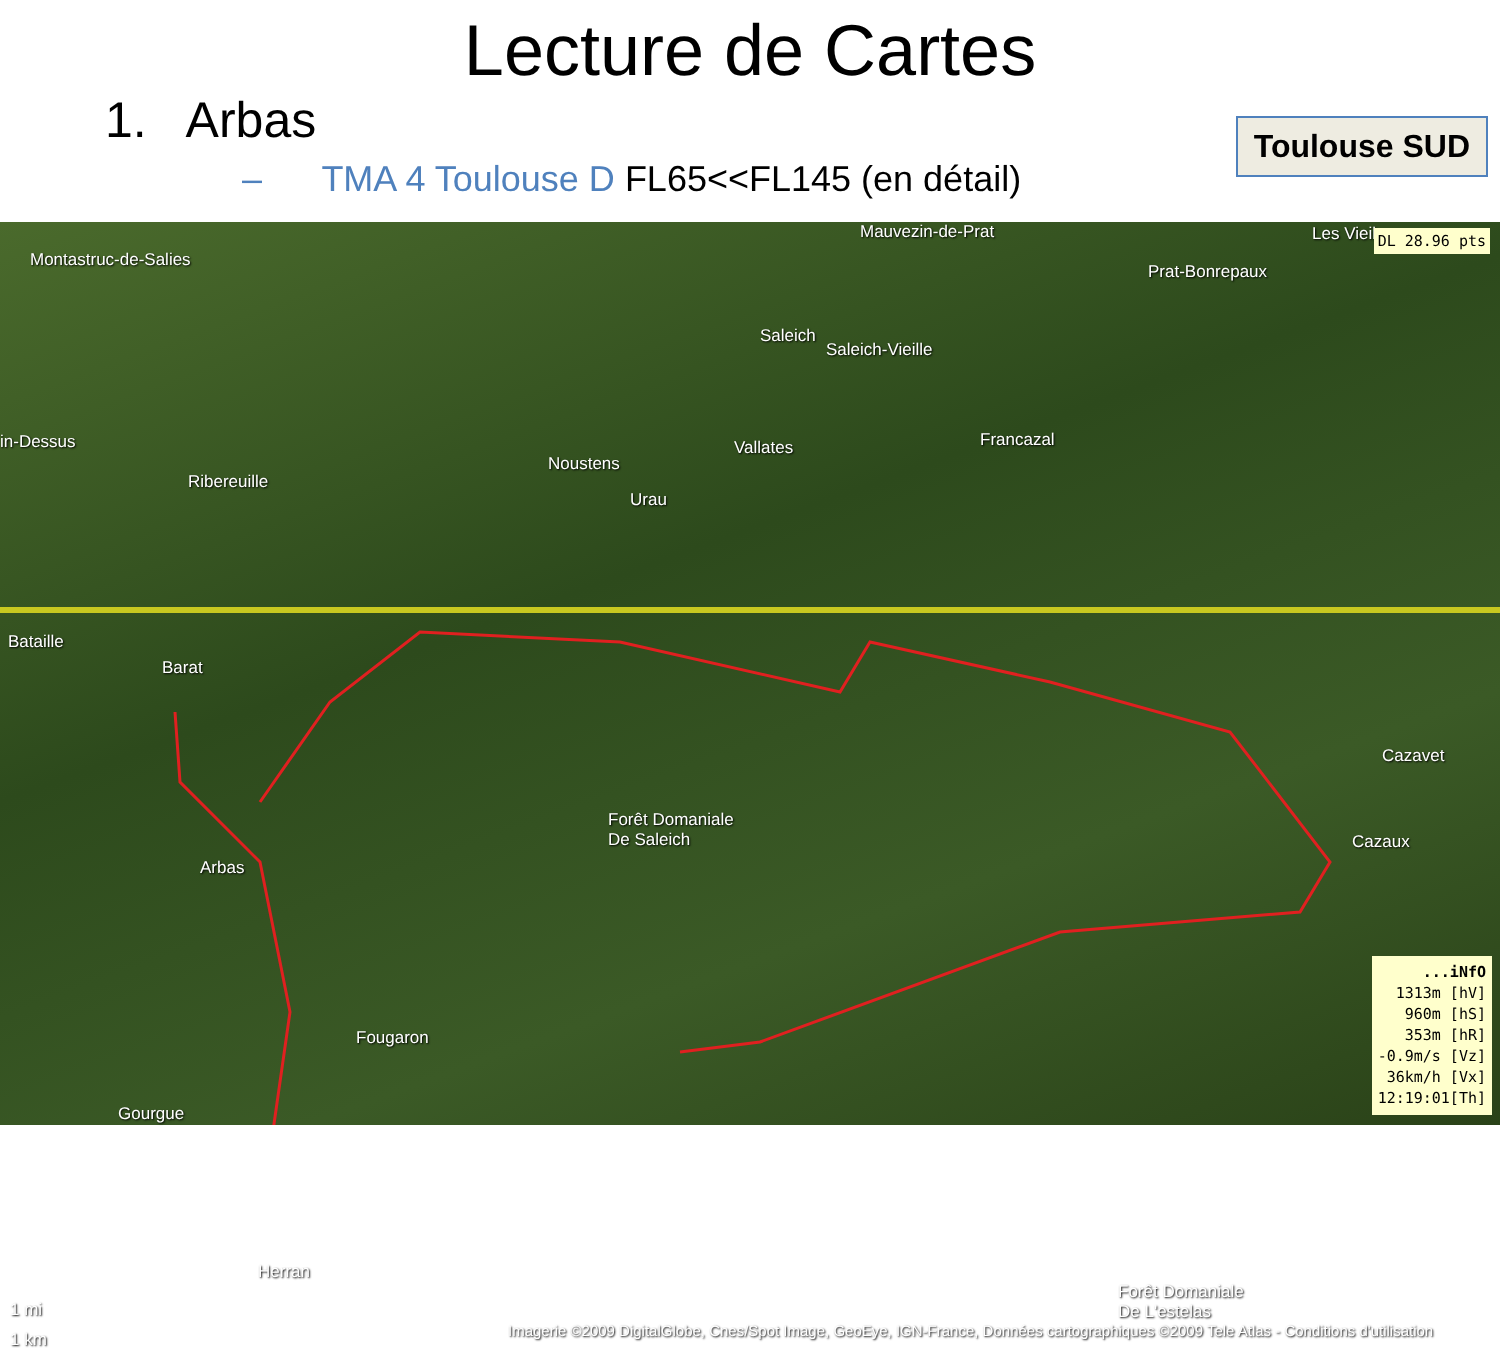Lecture de Cartes
1. Arbas
– TMA 4 Toulouse D FL65<<FL145 (en détail)
Toulouse SUD
Montastruc-de-Salies
Mauvezin-de-Prat
Prat-Bonrepaux
Les Vieil
Saleich
Saleich-Vieille
in-Dessus
Noustens
Vallates Francazal
Ribereuille
Urau
Bataille
Barat
Cazavet
Forêt Domaniale
De Saleich Cazaux
Arbas
Fougaron
Gourgue
Herran
Forêt Domaniale
De L'estelas 1 mi
1 km Imagerie ©2009 DigitalGlobe, Cnes/Spot Image, GeoEye, IGN-France, Données cartographiques ©2009 Tele Atlas - Conditions d'utilisation
DL 28.96 pts
...iNfO
1313m [hV]
960m [hS]
353m [hR]
-0.9m/s [Vz]
36km/h [Vx]
12:19:01[Th]